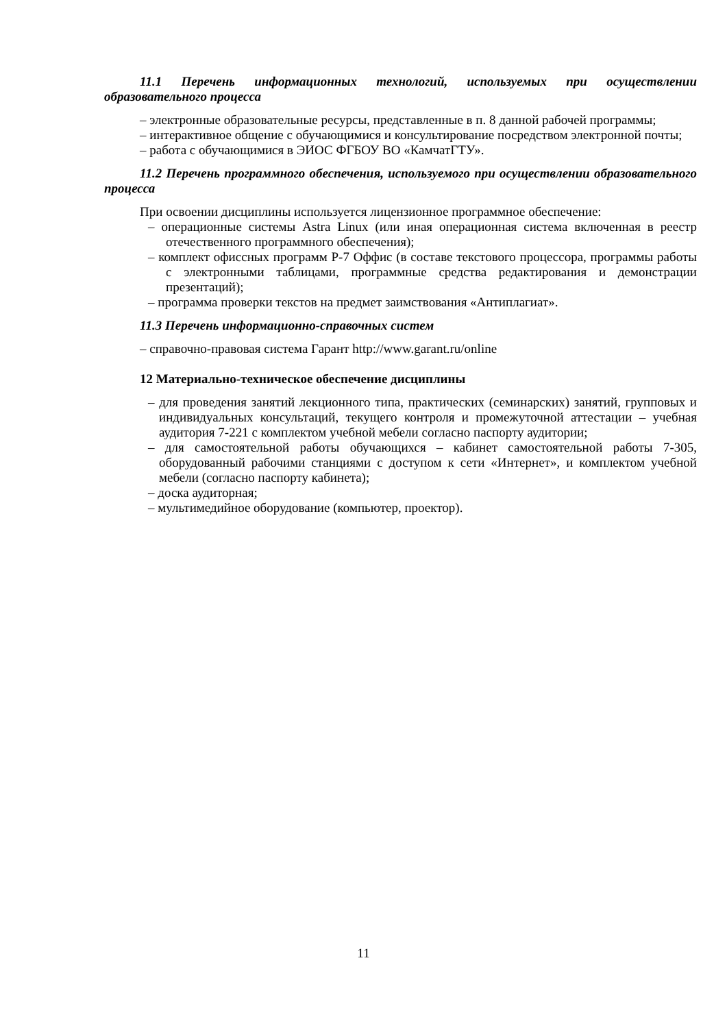11.1 Перечень информационных технологий, используемых при осуществлении образовательного процесса
– электронные образовательные ресурсы, представленные в п. 8 данной рабочей программы;
– интерактивное общение с обучающимися и консультирование посредством электронной почты;
– работа с обучающимися в ЭИОС ФГБОУ ВО «КамчатГТУ».
11.2 Перечень программного обеспечения, используемого при осуществлении образовательного процесса
При освоении дисциплины используется лицензионное программное обеспечение:
– операционные системы Astra Linux (или иная операционная система включенная в реестр отечественного программного обеспечения);
– комплект офиссных программ Р-7 Оффис (в составе текстового процессора, программы работы с электронными таблицами, программные средства редактирования и демонстрации презентаций);
– программа проверки текстов на предмет заимствования «Антиплагиат».
11.3 Перечень информационно-справочных систем
– справочно-правовая система Гарант http://www.garant.ru/online
12 Материально-техническое обеспечение дисциплины
– для проведения занятий лекционного типа, практических (семинарских) занятий, групповых и индивидуальных консультаций, текущего контроля и промежуточной аттестации – учебная аудитория 7-221 с комплектом учебной мебели согласно паспорту аудитории;
– для самостоятельной работы обучающихся – кабинет самостоятельной работы 7-305, оборудованный рабочими станциями с доступом к сети «Интернет», и комплектом учебной мебели (согласно паспорту кабинета);
– доска аудиторная;
– мультимедийное оборудование (компьютер, проектор).
11